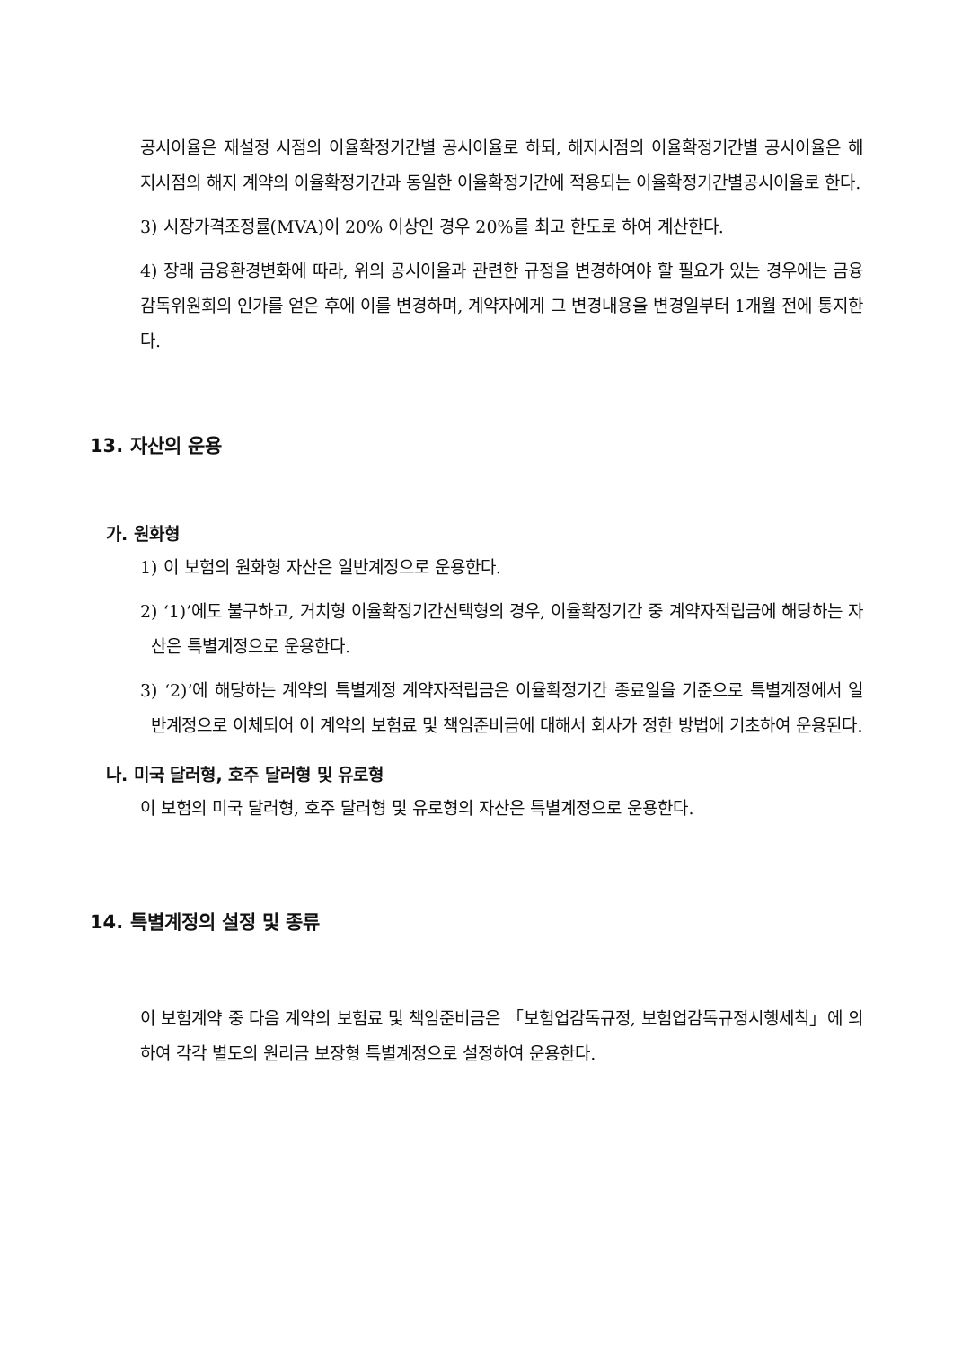공시이율은 재설정 시점의 이율확정기간별 공시이율로 하되, 해지시점의 이율확정기간별 공시이율은 해지시점의 해지 계약의 이율확정기간과 동일한 이율확정기간에 적용되는 이율확정기간별공시이율로 한다.
3) 시장가격조정률(MVA)이 20% 이상인 경우 20%를 최고 한도로 하여 계산한다.
4) 장래 금융환경변화에 따라, 위의 공시이율과 관련한 규정을 변경하여야 할 필요가 있는 경우에는 금융감독위원회의 인가를 얻은 후에 이를 변경하며, 계약자에게 그 변경내용을 변경일부터 1개월 전에 통지한다.
13. 자산의 운용
가. 원화형
1) 이 보험의 원화형 자산은 일반계정으로 운용한다.
2) ‘1)’에도 불구하고, 거치형 이율확정기간선택형의 경우, 이율확정기간 중 계약자적립금에 해당하는 자산은 특별계정으로 운용한다.
3) ‘2)’에 해당하는 계약의 특별계정 계약자적립금은 이율확정기간 종료일을 기준으로 특별계정에서 일반계정으로 이체되어 이 계약의 보험료 및 책임준비금에 대해서 회사가 정한 방법에 기초하여 운용된다.
나. 미국 달러형, 호주 달러형 및 유로형
이 보험의 미국 달러형, 호주 달러형 및 유로형의 자산은 특별계정으로 운용한다.
14. 특별계정의 설정 및 종류
이 보험계약 중 다음 계약의 보험료 및 책임준비금은 「보험업감독규정, 보험업감독규정시행세칙」에 의하여 각각 별도의 원리금 보장형 특별계정으로 설정하여 운용한다.